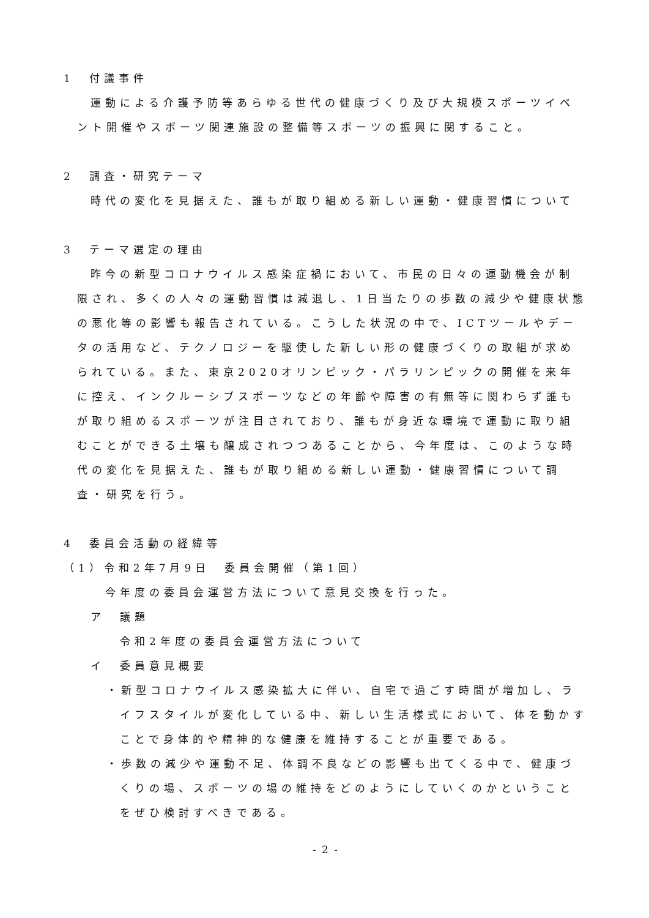1　付議事件
運動による介護予防等あらゆる世代の健康づくり及び大規模スポーツイベント開催やスポーツ関連施設の整備等スポーツの振興に関すること。
2　調査・研究テーマ
時代の変化を見据えた、誰もが取り組める新しい運動・健康習慣について
3　テーマ選定の理由
昨今の新型コロナウイルス感染症禍において、市民の日々の運動機会が制限され、多くの人々の運動習慣は減退し、1日当たりの歩数の減少や健康状態の悪化等の影響も報告されている。こうした状況の中で、ICTツールやデータの活用など、テクノロジーを駆使した新しい形の健康づくりの取組が求められている。また、東京2020オリンピック・パラリンピックの開催を来年に控え、インクルーシブスポーツなどの年齢や障害の有無等に関わらず誰もが取り組めるスポーツが注目されており、誰もが身近な環境で運動に取り組むことができる土壌も醸成されつつあることから、今年度は、このような時代の変化を見据えた、誰もが取り組める新しい運動・健康習慣について調査・研究を行う。
4　委員会活動の経緯等
（1）令和2年7月9日　委員会開催（第1回）
今年度の委員会運営方法について意見交換を行った。
ア　議題
令和2年度の委員会運営方法について
イ　委員意見概要
・新型コロナウイルス感染拡大に伴い、自宅で過ごす時間が増加し、ライフスタイルが変化している中、新しい生活様式において、体を動かすことで身体的や精神的な健康を維持することが重要である。
・歩数の減少や運動不足、体調不良などの影響も出てくる中で、健康づくりの場、スポーツの場の維持をどのようにしていくのかということをぜひ検討すべきである。
- 2 -